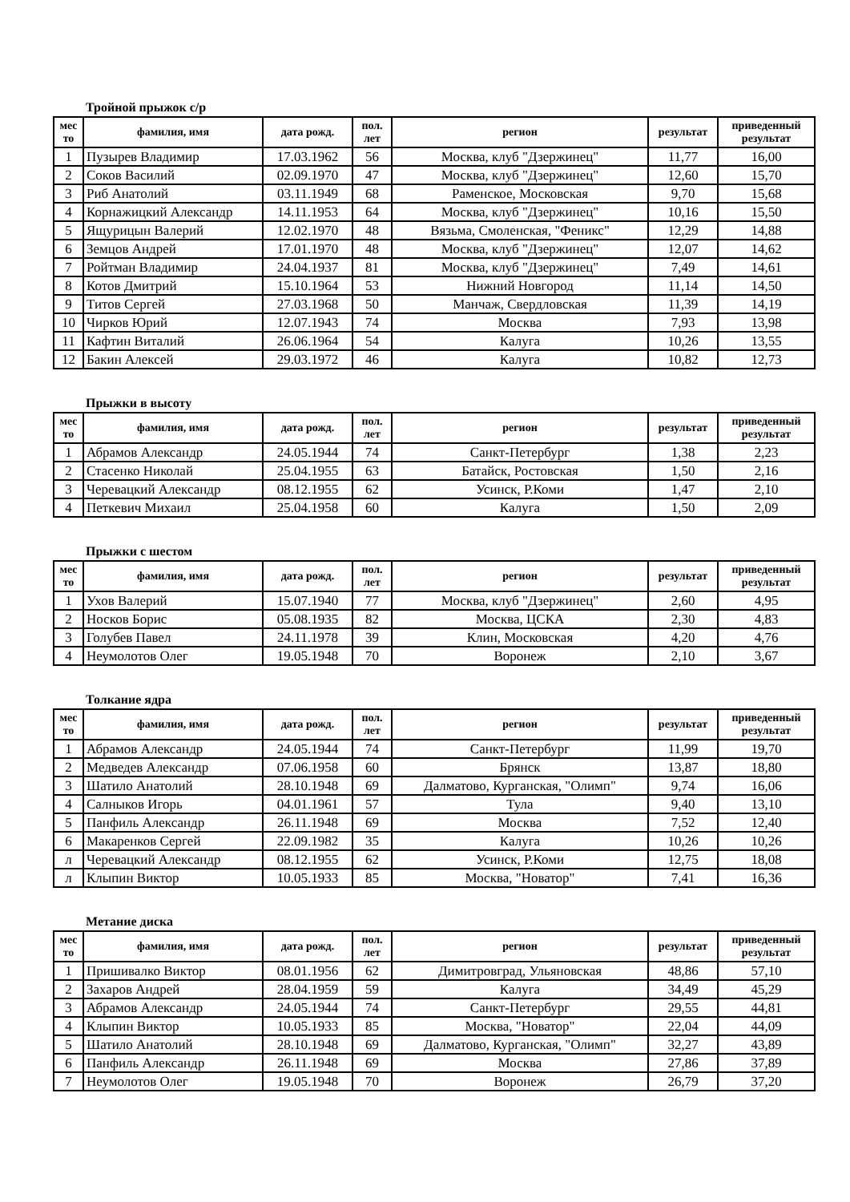Тройной прыжок с/р
| мес то | фамилия, имя | дата рожд. | пол. лет | регион | результат | приведенный результат |
| --- | --- | --- | --- | --- | --- | --- |
| 1 | Пузырев Владимир | 17.03.1962 | 56 | Москва, клуб "Дзержинец" | 11,77 | 16,00 |
| 2 | Соков Василий | 02.09.1970 | 47 | Москва, клуб "Дзержинец" | 12,60 | 15,70 |
| 3 | Риб Анатолий | 03.11.1949 | 68 | Раменское, Московская | 9,70 | 15,68 |
| 4 | Корнажицкий Александр | 14.11.1953 | 64 | Москва, клуб "Дзержинец" | 10,16 | 15,50 |
| 5 | Ящурицын Валерий | 12.02.1970 | 48 | Вязьма, Смоленская, "Феникс" | 12,29 | 14,88 |
| 6 | Земцов Андрей | 17.01.1970 | 48 | Москва, клуб "Дзержинец" | 12,07 | 14,62 |
| 7 | Ройтман Владимир | 24.04.1937 | 81 | Москва, клуб "Дзержинец" | 7,49 | 14,61 |
| 8 | Котов Дмитрий | 15.10.1964 | 53 | Нижний Новгород | 11,14 | 14,50 |
| 9 | Титов Сергей | 27.03.1968 | 50 | Манчаж, Свердловская | 11,39 | 14,19 |
| 10 | Чирков Юрий | 12.07.1943 | 74 | Москва | 7,93 | 13,98 |
| 11 | Кафтин Виталий | 26.06.1964 | 54 | Калуга | 10,26 | 13,55 |
| 12 | Бакин Алексей | 29.03.1972 | 46 | Калуга | 10,82 | 12,73 |
Прыжки в высоту
| мес то | фамилия, имя | дата рожд. | пол. лет | регион | результат | приведенный результат |
| --- | --- | --- | --- | --- | --- | --- |
| 1 | Абрамов Александр | 24.05.1944 | 74 | Санкт-Петербург | 1,38 | 2,23 |
| 2 | Стасенко Николай | 25.04.1955 | 63 | Батайск, Ростовская | 1,50 | 2,16 |
| 3 | Черевацкий Александр | 08.12.1955 | 62 | Усинск, Р.Коми | 1,47 | 2,10 |
| 4 | Петкевич Михаил | 25.04.1958 | 60 | Калуга | 1,50 | 2,09 |
Прыжки с шестом
| мес то | фамилия, имя | дата рожд. | пол. лет | регион | результат | приведенный результат |
| --- | --- | --- | --- | --- | --- | --- |
| 1 | Ухов Валерий | 15.07.1940 | 77 | Москва, клуб "Дзержинец" | 2,60 | 4,95 |
| 2 | Носков Борис | 05.08.1935 | 82 | Москва, ЦСКА | 2,30 | 4,83 |
| 3 | Голубев Павел | 24.11.1978 | 39 | Клин, Московская | 4,20 | 4,76 |
| 4 | Неумолотов Олег | 19.05.1948 | 70 | Воронеж | 2,10 | 3,67 |
Толкание ядра
| мес то | фамилия, имя | дата рожд. | пол. лет | регион | результат | приведенный результат |
| --- | --- | --- | --- | --- | --- | --- |
| 1 | Абрамов Александр | 24.05.1944 | 74 | Санкт-Петербург | 11,99 | 19,70 |
| 2 | Медведев Александр | 07.06.1958 | 60 | Брянск | 13,87 | 18,80 |
| 3 | Шатило Анатолий | 28.10.1948 | 69 | Далматово, Курганская, "Олимп" | 9,74 | 16,06 |
| 4 | Салныков Игорь | 04.01.1961 | 57 | Тула | 9,40 | 13,10 |
| 5 | Панфиль Александр | 26.11.1948 | 69 | Москва | 7,52 | 12,40 |
| 6 | Макаренков Сергей | 22.09.1982 | 35 | Калуга | 10,26 | 10,26 |
| л | Черевацкий Александр | 08.12.1955 | 62 | Усинск, Р.Коми | 12,75 | 18,08 |
| л | Клыпин Виктор | 10.05.1933 | 85 | Москва, "Новатор" | 7,41 | 16,36 |
Метание диска
| мес то | фамилия, имя | дата рожд. | пол. лет | регион | результат | приведенный результат |
| --- | --- | --- | --- | --- | --- | --- |
| 1 | Пришивалко Виктор | 08.01.1956 | 62 | Димитровград, Ульяновская | 48,86 | 57,10 |
| 2 | Захаров Андрей | 28.04.1959 | 59 | Калуга | 34,49 | 45,29 |
| 3 | Абрамов Александр | 24.05.1944 | 74 | Санкт-Петербург | 29,55 | 44,81 |
| 4 | Клыпин Виктор | 10.05.1933 | 85 | Москва, "Новатор" | 22,04 | 44,09 |
| 5 | Шатило Анатолий | 28.10.1948 | 69 | Далматово, Курганская, "Олимп" | 32,27 | 43,89 |
| 6 | Панфиль Александр | 26.11.1948 | 69 | Москва | 27,86 | 37,89 |
| 7 | Неумолотов Олег | 19.05.1948 | 70 | Воронеж | 26,79 | 37,20 |